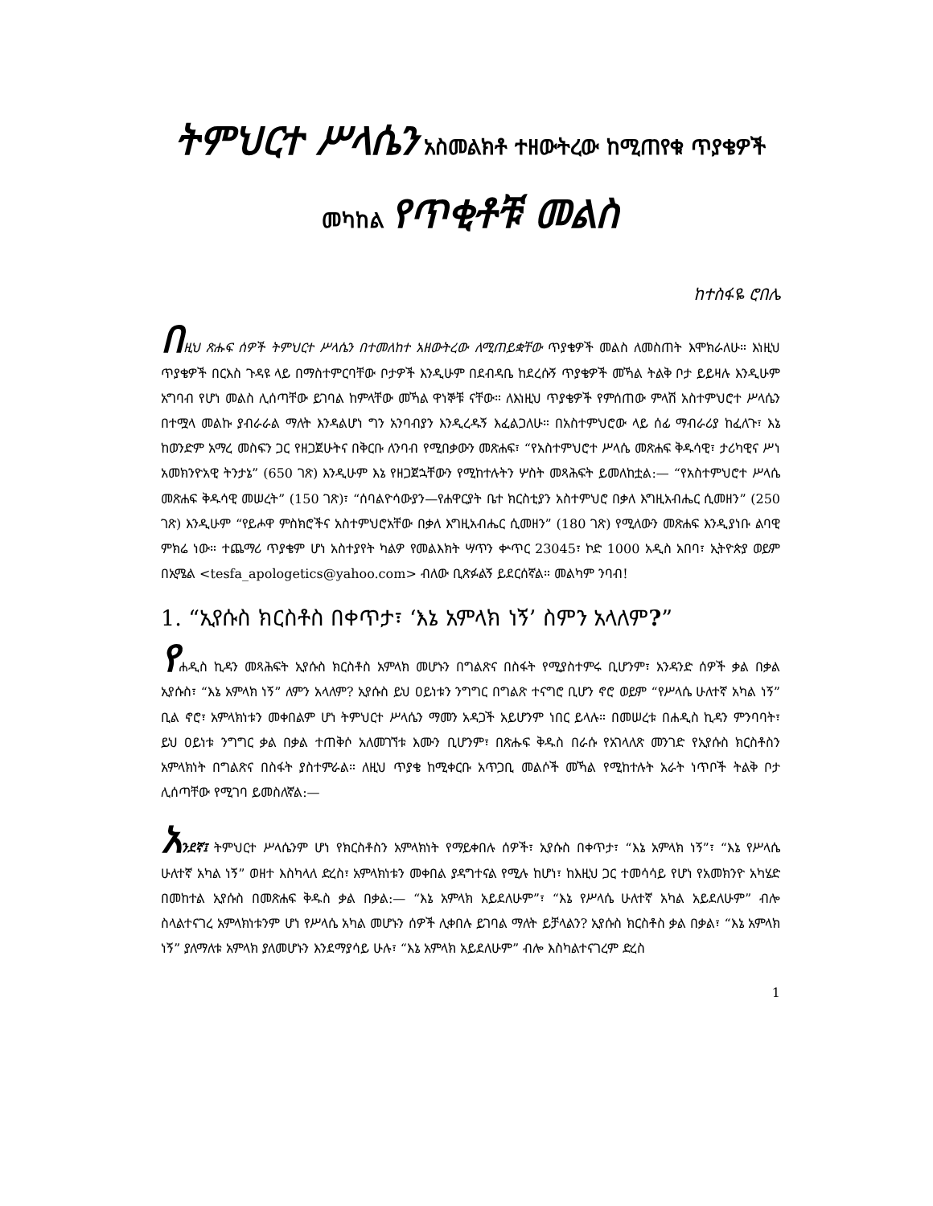ትምህርተ ሥላሴን አስመልክቶ ተዘውትረው ከሚጠየቁ ጥያቄዎች መካከል የጥቂቶቹ መልስ
ከተስፋዬ ሮበሌ
በዚህ ጽሑፍ ሰዎች ትምህርተ ሥላሴን በተመለከተ አዘውትረው ለሚጠይቋቸው ጥያቄዎች መልስ ለመስጠት እሞክራለሁ። እነዚህ ጥያቄዎች በርእስ ጉዳዩ ላይ በማስተምርባቸው ቦታዎች እንዲሁም በደብዳቤ ከደረሱኝ ጥያቄዎች መኻል ትልቅ ቦታ ይይዛሉ እንዲሁም አግባብ የሆነ መልስ ሊሰጣቸው ይገባል ከምላቸው መኻል ዋነኞቹ ናቸው። ለእነዚህ ጥያቄዎች የምሰጠው ምላሽ አስተምህሮተ ሥላሴን በተሟላ መልኩ ያብራራል ማለት እንዳልሆነ ግን አንባብያን እንዲረዱኝ እፈልጋለሁ። በአስተምህሮው ላይ ሰፊ ማብራሪያ ከፈለጉ፣ እኔ ከወንድም አማረ መስፍን ጋር የዘጋጀሁትና በቅርቡ ለንባብ የሚበቃውን መጽሐፍ፣ “የአስተምህሮተ ሥላሴ መጽሐፍ ቅዱሳዊ፣ ታሪካዊና ሥነ አመክንዮአዊ ትንታኔ” (650 ገጽ) እንዲሁም እኔ የዘጋጀኋቸውን የሚከተሉትን ሦስት መጻሕፍት ይመለከቷል:— “የአስተምህሮተ ሥላሴ መጽሐፍ ቅዱሳዊ መሠረት” (150 ገጽ)፣ “ሰባልዮሳውያን—የሐዋርያት ቤተ ክርስቲያን አስተምህሮ በቃለ እግዚአብሔር ሲመዘን” (250 ገጽ) እንዲሁም “የይሖዋ ምስክሮችና አስተምህሮአቸው በቃለ እግዚአብሔር ሲመዘን” (180 ገጽ) የሚለውን መጽሐፍ እንዲያነቡ ልባዊ ምክሬ ነው። ተጨማሪ ጥያቄም ሆነ አስተያየት ካልዎ የመልእክት ሣጥን ቍጥር 23045፣ ኮድ 1000 አዲስ አበባ፣ ኢትዮጵያ ወይም በኢሜል <tesfa_apologetics@yahoo.com> ብለው ቢጽፉልኝ ይደርሰኛል። መልካም ንባብ!
1. “ኢየሱስ ክርስቶስ በቀጥታ፣ ‘እኔ አምላክ ነኝ’ ስምን አላለም?”
የሐዲስ ኪዳን መጻሕፍት ኢየሱስ ክርስቶስ አምላክ መሆኑን በግልጽና በስፋት የሚያስተምሩ ቢሆንም፣ አንዳንድ ሰዎች ቃል በቃል ኢየሱስ፣ “እኔ አምላክ ነኝ” ለምን አላለም? ኢየሱስ ይህ ዐይነቱን ንግግር በግልጽ ተናግሮ ቢሆን ኖሮ ወይም “የሥላሴ ሁለተኛ አካል ነኝ” ቢል ኖሮ፣ አምላክነቱን መቀበልም ሆነ ትምህርተ ሥላሴን ማመን አዳጋች አይሆንም ነበር ይላሉ። በመሠረቱ በሐዲስ ኪዳን ምንባባት፣ ይህ ዐይነቱ ንግግር ቃል በቃል ተጠቅሶ አለመገኘቱ እሙን ቢሆንም፣ በጽሑፍ ቅዱስ በራሱ የአገላለጽ መንገድ የኢየሱስ ክርስቶስን አምላክነት በግልጽና በስፋት ያስተምራል። ለዚህ ጥያቄ ከሚቀርቡ አጥጋቢ መልሶች መኻል የሚከተሉት አራት ነጥቦች ትልቅ ቦታ ሊሰጣቸው የሚገባ ይመስለኛል:—
አንደኛ፤ ትምህርተ ሥላሴንም ሆነ የክርስቶስን አምላክነት የማይቀበሉ ሰዎች፣ ኢየሱስ በቀጥታ፣ “እኔ አምላክ ነኝ”፣ “እኔ የሥላሴ ሁለተኛ አካል ነኝ” ወዘተ እስካላለ ድረስ፣ አምላክነቱን መቀበል ያዳግተናል የሚሉ ከሆነ፣ ከእዚህ ጋር ተመሳሳይ የሆነ የአመክንዮ አካሄድ በመከተል ኢየሱስ በመጽሐፍ ቅዱስ ቃል በቃል:— “እኔ አምላክ አይደለሁም”፣ “እኔ የሥላሴ ሁለተኛ አካል አይደለሁም” ብሎ ስላልተናገረ አምላክነቱንም ሆነ የሥላሴ አካል መሆኑን ሰዎች ሊቀበሉ ይገባል ማለት ይቻላልን? ኢየሱስ ክርስቶስ ቃል በቃል፣ “እኔ አምላክ ነኝ” ያለማለቱ አምላክ ያለመሆኑን እንደማያሳይ ሁሉ፣ “እኔ አምላክ አይደለሁም” ብሎ እስካልተናገረም ድረስ
1